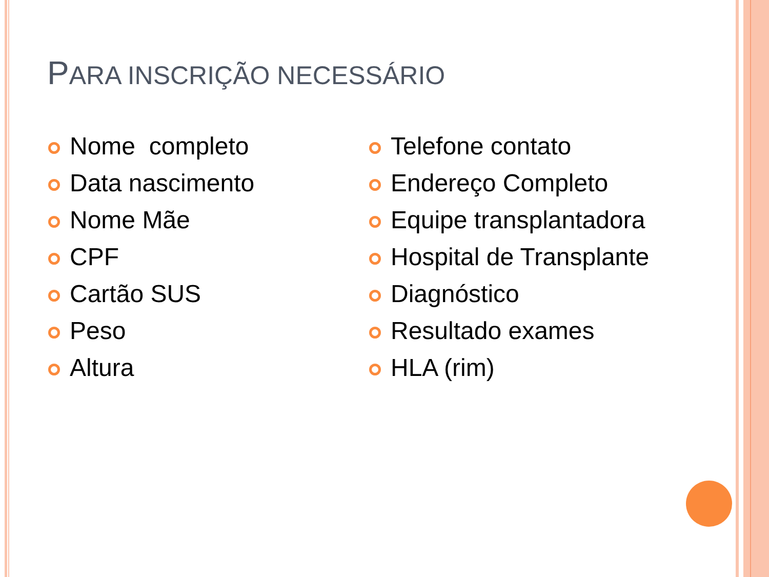PARA INSCRIÇÃO NECESSÁRIO
Nome completo
Data nascimento
Nome Mãe
CPF
Cartão SUS
Peso
Altura
Telefone contato
Endereço Completo
Equipe transplantadora
Hospital de Transplante
Diagnóstico
Resultado exames
HLA (rim)